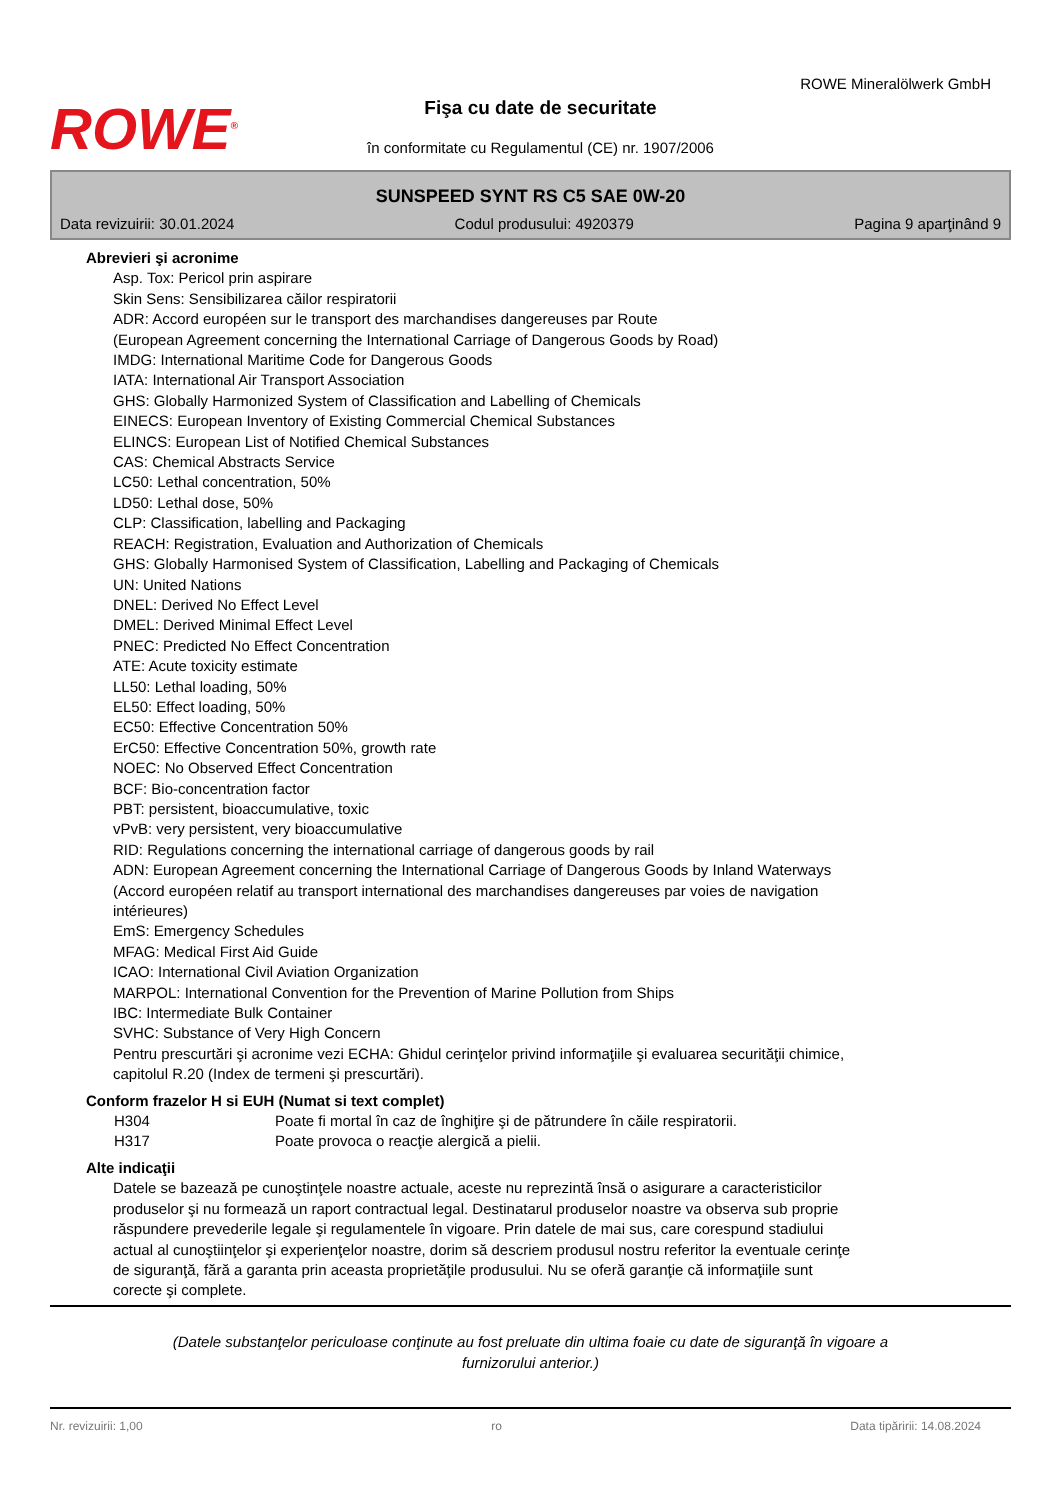ROWE<sup>®</sup>
Fişa cu date de securitate
în conformitate cu Regulamentul (CE) nr. 1907/2006
ROWE Mineralölwerk GmbH
SUNSPEED SYNT RS C5 SAE 0W-20
Data revizuirii: 30.01.2024 Codul produsului: 4920379 Pagina 9 aparţinând 9
Abrevieri şi acronime
Asp. Tox: Pericol prin aspirare
Skin Sens: Sensibilizarea căilor respiratorii
ADR: Accord européen sur le transport des marchandises dangereuses par Route
(European Agreement concerning the International Carriage of Dangerous Goods by Road)
IMDG: International Maritime Code for Dangerous Goods
IATA: International Air Transport Association
GHS: Globally Harmonized System of Classification and Labelling of Chemicals
EINECS: European Inventory of Existing Commercial Chemical Substances
ELINCS: European List of Notified Chemical Substances
CAS: Chemical Abstracts Service
LC50: Lethal concentration, 50%
LD50: Lethal dose, 50%
CLP: Classification, labelling and Packaging
REACH: Registration, Evaluation and Authorization of Chemicals
GHS: Globally Harmonised System of Classification, Labelling and Packaging of Chemicals
UN: United Nations
DNEL: Derived No Effect Level
DMEL: Derived Minimal Effect Level
PNEC: Predicted No Effect Concentration
ATE: Acute toxicity estimate
LL50: Lethal loading, 50%
EL50: Effect loading, 50%
EC50: Effective Concentration 50%
ErC50: Effective Concentration 50%, growth rate
NOEC: No Observed Effect Concentration
BCF: Bio-concentration factor
PBT: persistent, bioaccumulative, toxic
vPvB: very persistent, very bioaccumulative
RID: Regulations concerning the international carriage of dangerous goods by rail
ADN: European Agreement concerning the International Carriage of Dangerous Goods by Inland Waterways
(Accord européen relatif au transport international des marchandises dangereuses par voies de navigation
intérieures)
EmS: Emergency Schedules
MFAG: Medical First Aid Guide
ICAO: International Civil Aviation Organization
MARPOL: International Convention for the Prevention of Marine Pollution from Ships
IBC: Intermediate Bulk Container
SVHC: Substance of Very High Concern
Pentru prescurtări şi acronime vezi ECHA: Ghidul cerinţelor privind informaţiile şi evaluarea securităţii chimice,
capitolul R.20 (Index de termeni şi prescurtări).
Conform frazelor H si EUH (Numat si text complet)
H304 Poate fi mortal în caz de înghiţire şi de pătrundere în căile respiratorii.
H317 Poate provoca o reacţie alergică a pielii.
Alte indicaţii
Datele se bazează pe cunoştinţele noastre actuale, aceste nu reprezintă însă o asigurare a caracteristicilor
produselor şi nu formează un raport contractual legal. Destinatarul produselor noastre va observa sub proprie
răspundere prevederile legale şi regulamentele în vigoare. Prin datele de mai sus, care corespund stadiului
actual al cunoştiinţelor şi experienţelor noastre, dorim să descriem produsul nostru referitor la eventuale cerinţe
de siguranţă, fără a garanta prin aceasta proprietăţile produsului. Nu se oferă garanţie că informaţiile sunt
corecte şi complete.
(Datele substanţelor periculoase conţinute au fost preluate din ultima foaie cu date de siguranţă în vigoare a furnizorului anterior.)
Nr. revizuirii: 1,00 ro Data tipăririi: 14.08.2024